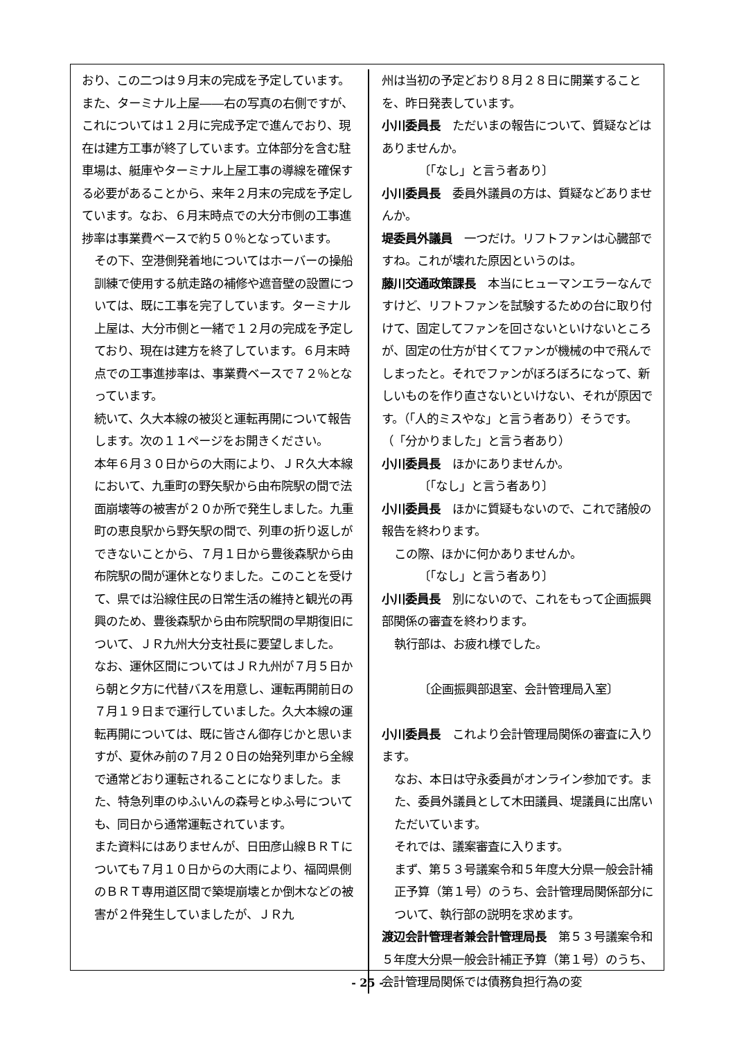おり、この二つは９月末の完成を予定しています。また、ターミナル上屋――右の写真の右側ですが、これについては１２月に完成予定で進んでおり、現在は建方工事が終了しています。立体部分を含む駐車場は、艇庫やターミナル上屋工事の導線を確保する必要があることから、来年２月末の完成を予定しています。なお、６月末時点での大分市側の工事進捗率は事業費ベースで約５０％となっています。
その下、空港側発着地についてはホーバーの操船訓練で使用する航走路の補修や遮音壁の設置については、既に工事を完了しています。ターミナル上屋は、大分市側と一緒で１２月の完成を予定しており、現在は建方を終了しています。６月末時点での工事進捗率は、事業費ベースで７２％となっています。
続いて、久大本線の被災と運転再開について報告します。次の１１ページをお開きください。
本年６月３０日からの大雨により、ＪＲ久大本線において、九重町の野矢駅から由布院駅の間で法面崩壊等の被害が２０か所で発生しました。九重町の恵良駅から野矢駅の間で、列車の折り返しができないことから、７月１日から豊後森駅から由布院駅の間が運休となりました。このことを受けて、県では沿線住民の日常生活の維持と観光の再興のため、豊後森駅から由布院駅間の早期復旧について、ＪＲ九州大分支社長に要望しました。
なお、運休区間についてはＪＲ九州が７月５日から朝と夕方に代替バスを用意し、運転再開前日の７月１９日まで運行していました。久大本線の運転再開については、既に皆さん御存じかと思いますが、夏休み前の７月２０日の始発列車から全線で通常どおり運転されることになりました。また、特急列車のゆふいんの森号とゆふ号についても、同日から通常運転されています。
また資料にはありませんが、日田彦山線ＢＲＴについても７月１０日からの大雨により、福岡県側のＢＲＴ専用道区間で築堤崩壊とか倒木などの被害が２件発生していましたが、ＪＲ九
州は当初の予定どおり８月２８日に開業することを、昨日発表しています。
小川委員長　ただいまの報告について、質疑などはありませんか。
〔「なし」と言う者あり〕
小川委員長　委員外議員の方は、質疑などありませんか。
堤委員外議員　一つだけ。リフトファンは心臓部ですね。これが壊れた原因というのは。
藤川交通政策課長　本当にヒューマンエラーなんですけど、リフトファンを試験するための台に取り付けて、固定してファンを回さないといけないところが、固定の仕方が甘くてファンが機械の中で飛んでしまったと。それでファンがぼろぼろになって、新しいものを作り直さないといけない、それが原因です。（「人的ミスやな」と言う者あり）そうです。（「分かりました」と言う者あり）
小川委員長　ほかにありませんか。
〔「なし」と言う者あり〕
小川委員長　ほかに質疑もないので、これで諸般の報告を終わります。
この際、ほかに何かありませんか。
〔「なし」と言う者あり〕
小川委員長　別にないので、これをもって企画振興部関係の審査を終わります。
執行部は、お疲れ様でした。
〔企画振興部退室、会計管理局入室〕
小川委員長　これより会計管理局関係の審査に入ります。
なお、本日は守永委員がオンライン参加です。また、委員外議員として木田議員、堤議員に出席いただいています。
それでは、議案審査に入ります。
まず、第５３号議案令和５年度大分県一般会計補正予算（第１号）のうち、会計管理局関係部分について、執行部の説明を求めます。
渡辺会計管理者兼会計管理局長　第５３号議案令和５年度大分県一般会計補正予算（第１号）のうち、会計管理局関係では債務負担行為の変
- 25 -